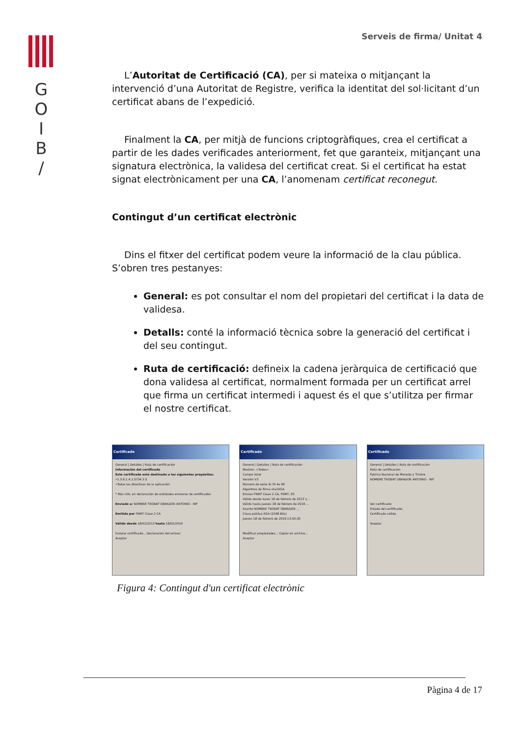G
O
I
B
/
Serveis de firma/ Unitat 4
L’Autoritat de Certificació (CA), per si mateixa o mitjançant la intervenció d’una Autoritat de Registre, verifica la identitat del sol·licitant d’un certificat abans de l’expedició.
Finalment la CA, per mitjà de funcions criptogràfiques, crea el certificat a partir de les dades verificades anteriorment, fet que garanteix, mitjançant una signatura electrònica, la validesa del certificat creat. Si el certificat ha estat signat electrònicament per una CA, l’anomenam certificat reconegut.
Contingut d’un certificat electrònic
Dins el fitxer del certificat podem veure la informació de la clau pública. S’obren tres pestanyes:
General: es pot consultar el nom del propietari del certificat i la data de validesa.
Detalls: conté la informació tècnica sobre la generació del certificat i del seu contingut.
Ruta de certificació: defineix la cadena jeràrquica de certificació que dona validesa al certificat, normalment formada per un certificat arrel que firma un certificat intermedi i aquest és el que s’utilitza per firmar el nostre certificat.
Certificado
General | Detalles | Ruta de certificación
Información del certificado
Este certificado está destinado a los siguientes propósitos:
•1.3.6.1.4.1.5734.3.5
•Todas las directivas de la aplicación
* Más info. en declaración de entidades emisoras de certificados.
Enviado a: NOMBRE TROBAT OBRADOR ANTONIO - NIF
Emitido por FNMT Clase 2 CA
Válido desde 18/02/2013 hasta 18/02/2016
Instalar certificado... Declaración del emisor
Aceptar
Certificado
General | Detalles | Ruta de certificación
Mostrar: <Todos>
Campo Valor
Versión V3
Número de serie 3c f0 4e 99
Algoritmo de firma sha1RSA
Emisor FNMT Clase 2 CA, FNMT, ES
Válido desde lunes 18 de febrero de 2013 1...
Válido hasta jueves 18 de febrero de 2016 ...
Asunto NOMBRE TROBAT OBRADOR ...
Clave pública RSA (2048 Bits)
jueves 18 de febrero de 2016 13:50:30
Modificar propiedades... Copiar en archivo...
Aceptar
Certificado
General | Detalles | Ruta de certificación
Ruta de certificación
Fabrica Nacional de Moneda y Timbre
NOMBRE TROBAT OBRADOR ANTONIO - NIF
Ver certificado
Estado del certificado:
Certificado válido.
Aceptar
Figura 4: Contingut d'un certificat electrònic
Pàgina 4 de 17